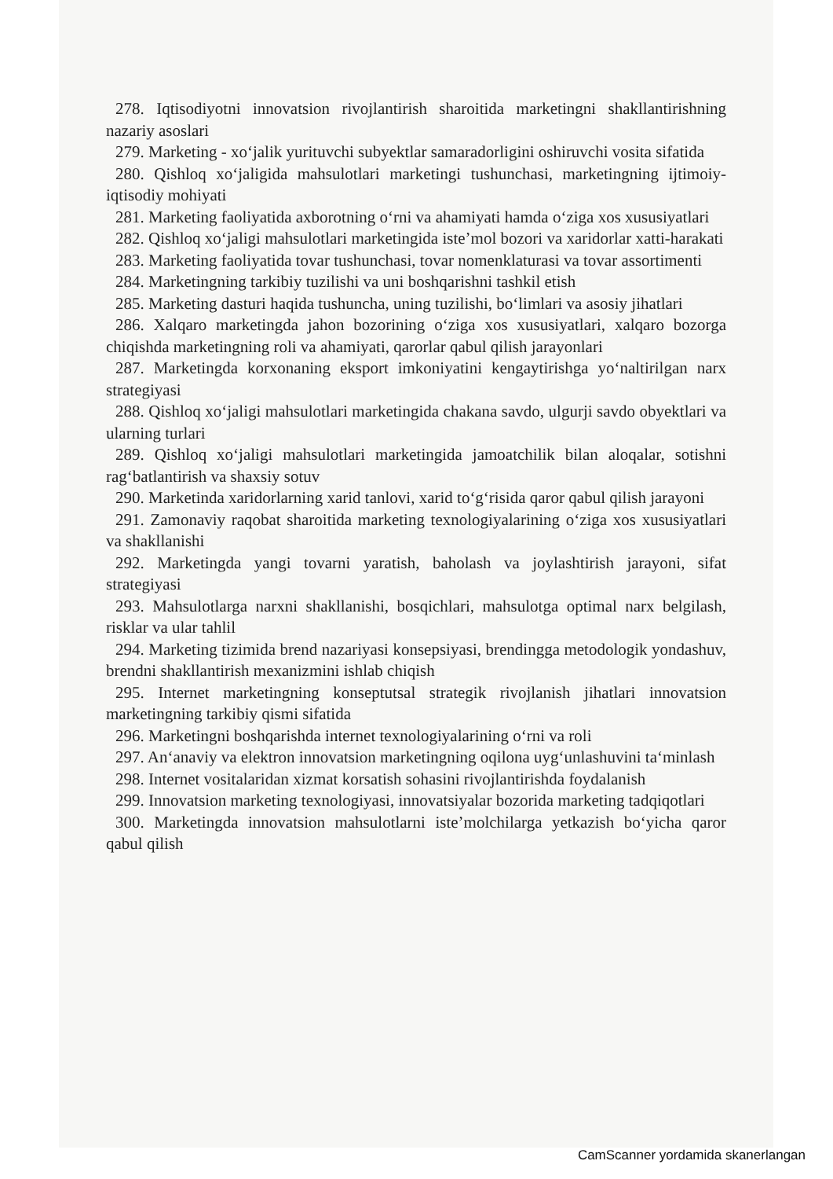278. Iqtisodiyotni innovatsion rivojlantirish sharoitida marketingni shakllantirishning nazariy asoslari
279. Marketing - xo‘jalik yurituvchi subyektlar samaradorligini oshiruvchi vosita sifatida
280. Qishloq xo‘jaligida mahsulotlari marketingi tushunchasi, marketingning ijtimoiy-iqtisodiy mohiyati
281. Marketing faoliyatida axborotning o‘rni va ahamiyati hamda o‘ziga xos xususiyatlari
282. Qishloq xo‘jaligi mahsulotlari marketingida iste’mol bozori va xaridorlar xatti-harakati
283. Marketing faoliyatida tovar tushunchasi, tovar nomenklaturasi va tovar assortimenti
284. Marketingning tarkibiy tuzilishi va uni boshqarishni tashkil etish
285. Marketing dasturi haqida tushuncha, uning tuzilishi, bo‘limlari va asosiy jihatlari
286. Xalqaro marketingda jahon bozorining o‘ziga xos xususiyatlari, xalqaro bozorga chiqishda marketingning roli va ahamiyati, qarorlar qabul qilish jarayonlari
287. Marketingda korxonaning eksport imkoniyatini kengaytirishga yo‘naltirilgan narx strategiyasi
288. Qishloq xo‘jaligi mahsulotlari marketingida chakana savdo, ulgurji savdo obyektlari va ularning turlari
289. Qishloq xo‘jaligi mahsulotlari marketingida jamoatchilik bilan aloqalar, sotishni rag‘batlantirish va shaxsiy sotuv
290. Marketinda xaridorlarning xarid tanlovi, xarid to‘g‘risida qaror qabul qilish jarayoni
291. Zamonaviy raqobat sharoitida marketing texnologiyalarining o‘ziga xos xususiyatlari va shakllanishi
292. Marketingda yangi tovarni yaratish, baholash va joylashtirish jarayoni, sifat strategiyasi
293. Mahsulotlarga narxni shakllanishi, bosqichlari, mahsulotga optimal narx belgilash, risklar va ular tahlil
294. Marketing tizimida brend nazariyasi konsepsiyasi, brendingga metodologik yondashuv, brendni shakllantirish mexanizmini ishlab chiqish
295. Internet marketingning konseptutsal strategik rivojlanish jihatlari innovatsion marketingning tarkibiy qismi sifatida
296. Marketingni boshqarishda internet texnologiyalarining o‘rni va roli
297. An‘anaviy va elektron innovatsion marketingning oqilona uyg‘unlashuvini ta‘minlash
298. Internet vositalaridan xizmat korsatish sohasini rivojlantirishda foydalanish
299. Innovatsion marketing texnologiyasi, innovatsiyalar bozorida marketing tadqiqotlari
300. Marketingda innovatsion mahsulotlarni iste’molchilarga yetkazish bo‘yicha qaror qabul qilish
CamScanner yordamida skanerlangan